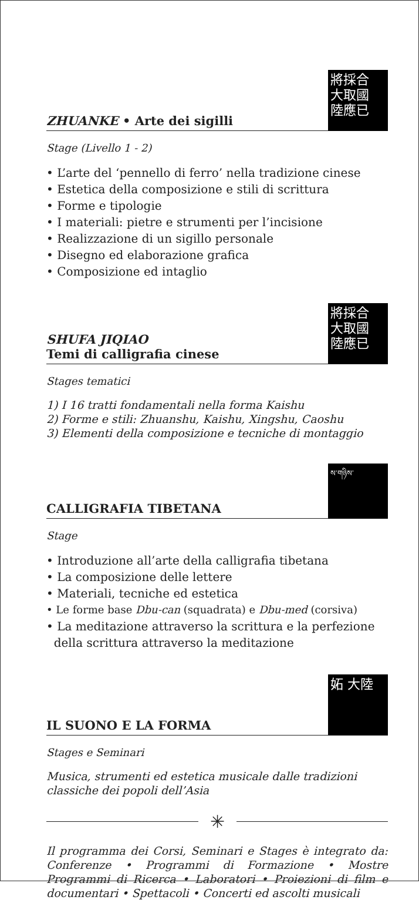ZHUANKE • Arte dei sigilli
將採合 大取國 陸應已
Stage (Livello 1 - 2)
• L’arte del ‘pennello di ferro’ nella tradizione cinese
• Estetica della composizione e stili di scrittura
• Forme e tipologie
• I materiali: pietre e strumenti per l’incisione
• Realizzazione di un sigillo personale
• Disegno ed elaborazione grafica
• Composizione ed intaglio
SHUFA JIQIAO
Temi di calligrafia cinese
將採合 大取國 陸應已
Stages tematici
1) I 16 tratti fondamentali nella forma Kaishu
2) Forme e stili: Zhuanshu, Kaishu, Xingshu, Caoshu
3) Elementi della composizione e tecniche di montaggio
CALLIGRAFIA TIBETANA
ས་གཉིས་
Stage
• Introduzione all’arte della calligrafia tibetana
• La composizione delle lettere
• Materiali, tecniche ed estetica
• Le forme base Dbu-can (squadrata) e Dbu-med (corsiva)
• La meditazione attraverso la scrittura e la perfezione
della scrittura attraverso la meditazione
IL SUONO E LA FORMA
妬 大陸
Stages e Seminari
Musica, strumenti ed estetica musicale dalle tradizioni classiche dei popoli dell’Asia
✳
Il programma dei Corsi, Seminari e Stages è integrato da: Conferenze • Programmi di Formazione • Mostre Programmi di Ricerca • Laboratori • Proiezioni di film e documentari • Spettacoli • Concerti ed ascolti musicali